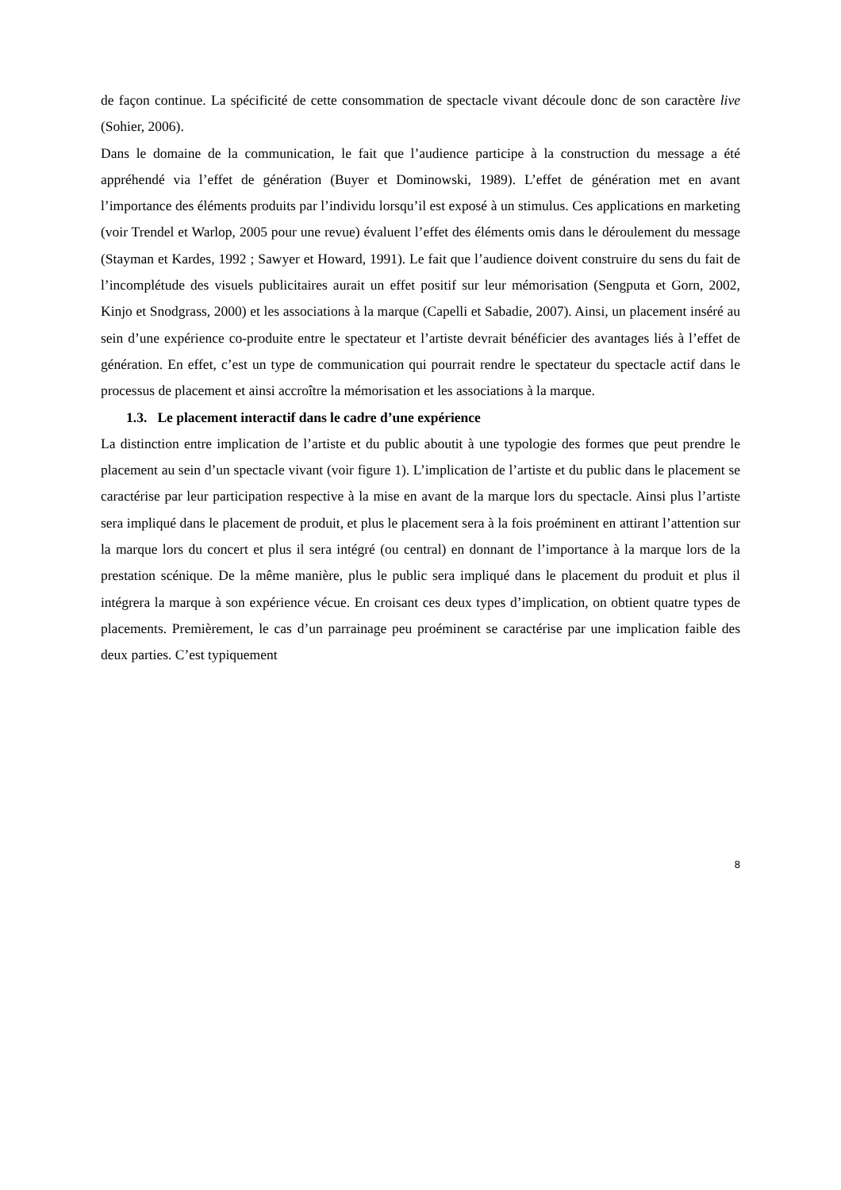de façon continue. La spécificité de cette consommation de spectacle vivant découle donc de son caractère live (Sohier, 2006).
Dans le domaine de la communication, le fait que l’audience participe à la construction du message a été appréhendé via l’effet de génération (Buyer et Dominowski, 1989). L’effet de génération met en avant l’importance des éléments produits par l’individu lorsqu’il est exposé à un stimulus. Ces applications en marketing (voir Trendel et Warlop, 2005 pour une revue) évaluent l’effet des éléments omis dans le déroulement du message (Stayman et Kardes, 1992 ; Sawyer et Howard, 1991). Le fait que l’audience doivent construire du sens du fait de l’incomplétude des visuels publicitaires aurait un effet positif sur leur mémorisation (Sengputa et Gorn, 2002, Kinjo et Snodgrass, 2000) et les associations à la marque (Capelli et Sabadie, 2007). Ainsi, un placement inséré au sein d’une expérience co-produite entre le spectateur et l’artiste devrait bénéficier des avantages liés à l’effet de génération. En effet, c’est un type de communication qui pourrait rendre le spectateur du spectacle actif dans le processus de placement et ainsi accroître la mémorisation et les associations à la marque.
1.3. Le placement interactif dans le cadre d’une expérience
La distinction entre implication de l’artiste et du public aboutit à une typologie des formes que peut prendre le placement au sein d’un spectacle vivant (voir figure 1). L’implication de l’artiste et du public dans le placement se caractérise par leur participation respective à la mise en avant de la marque lors du spectacle. Ainsi plus l’artiste sera impliqué dans le placement de produit, et plus le placement sera à la fois proéminent en attirant l’attention sur la marque lors du concert et plus il sera intégré (ou central) en donnant de l’importance à la marque lors de la prestation scénique. De la même manière, plus le public sera impliqué dans le placement du produit et plus il intégrera la marque à son expérience vécue. En croisant ces deux types d’implication, on obtient quatre types de placements. Premièrement, le cas d’un parrainage peu proéminent se caractérise par une implication faible des deux parties. C’est typiquement
8